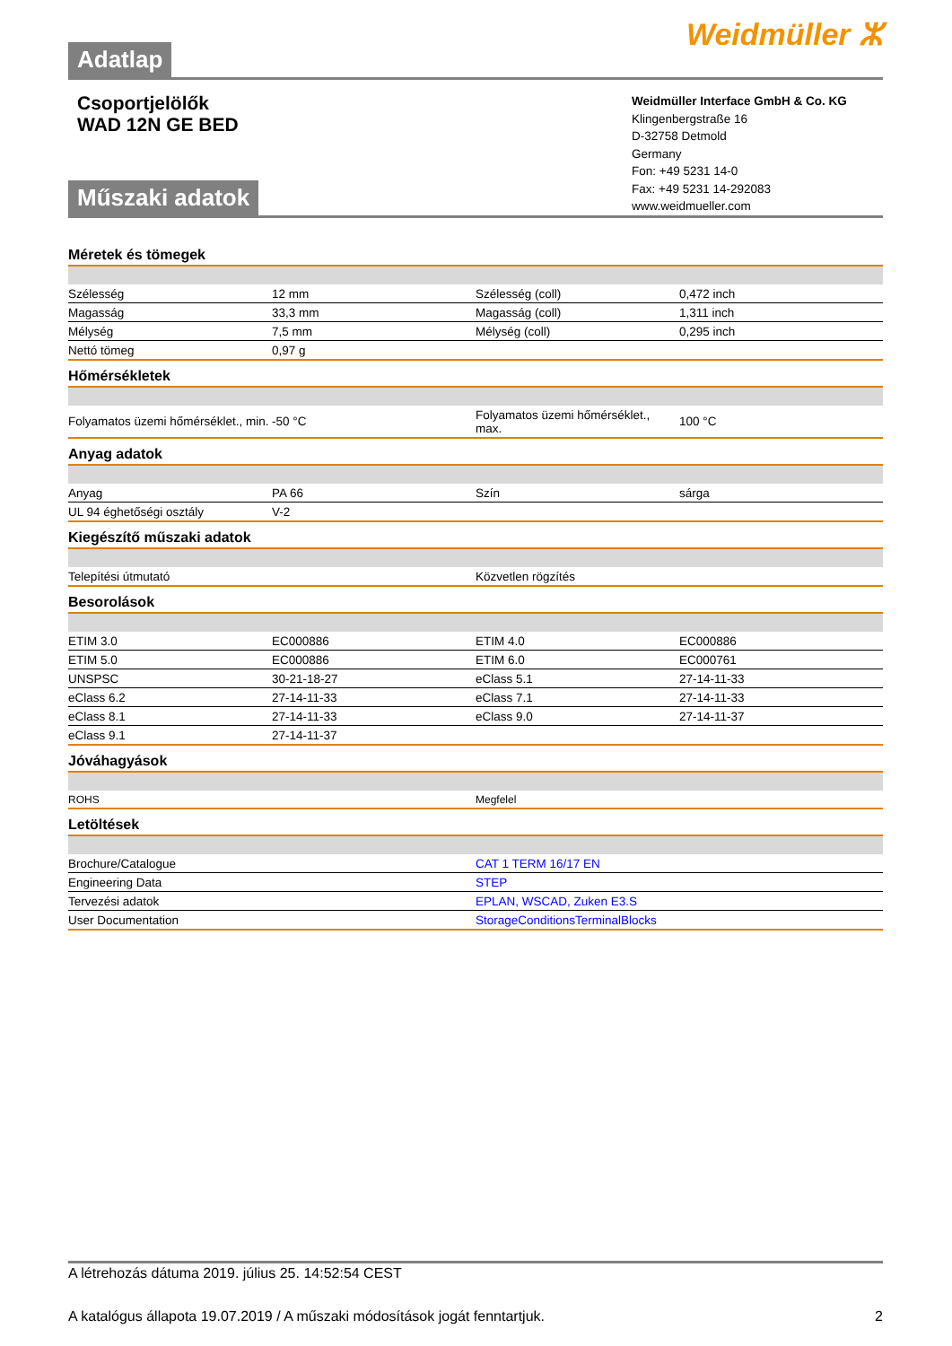Adatlap
Weidmüller ⵣ
Csoportjelölők
WAD 12N GE BED
Műszaki adatok
Weidmüller Interface GmbH & Co. KG
Klingenbergstraße 16
D-32758 Detmold
Germany
Fon: +49 5231 14-0
Fax: +49 5231 14-292083
www.weidmueller.com
Méretek és tömegek
| Szélesség | 12 mm | Szélesség (coll) | 0,472 inch |
| Magasság | 33,3 mm | Magasság (coll) | 1,311 inch |
| Mélység | 7,5 mm | Mélység (coll) | 0,295 inch |
| Nettó tömeg | 0,97 g | | |
Hőmérsékletek
| Folyamatos üzemi hőmérséklet., min. | -50 °C | Folyamatos üzemi hőmérséklet., max. | 100 °C |
Anyag adatok
| Anyag | PA 66 | Szín | sárga |
| UL 94 éghetőségi osztály | V-2 | | |
Kiegészítő műszaki adatok
| Telepítési útmutató | Közvetlen rögzítés |
Besorolások
| ETIM 3.0 | EC000886 | ETIM 4.0 | EC000886 |
| ETIM 5.0 | EC000886 | ETIM 6.0 | EC000761 |
| UNSPSC | 30-21-18-27 | eClass 5.1 | 27-14-11-33 |
| eClass 6.2 | 27-14-11-33 | eClass 7.1 | 27-14-11-33 |
| eClass 8.1 | 27-14-11-33 | eClass 9.0 | 27-14-11-37 |
| eClass 9.1 | 27-14-11-37 | | |
Jóváhagyások
| ROHS | Megfelel |
Letöltések
| Brochure/Catalogue | CAT 1 TERM 16/17 EN |
| Engineering Data | STEP |
| Tervezési adatok | EPLAN, WSCAD, Zuken E3.S |
| User Documentation | StorageConditionsTerminalBlocks |
A létrehozás dátuma 2019. július 25. 14:52:54 CEST
A katalógus állapota 19.07.2019 / A műszaki módosítások jogát fenntartjuk. 2